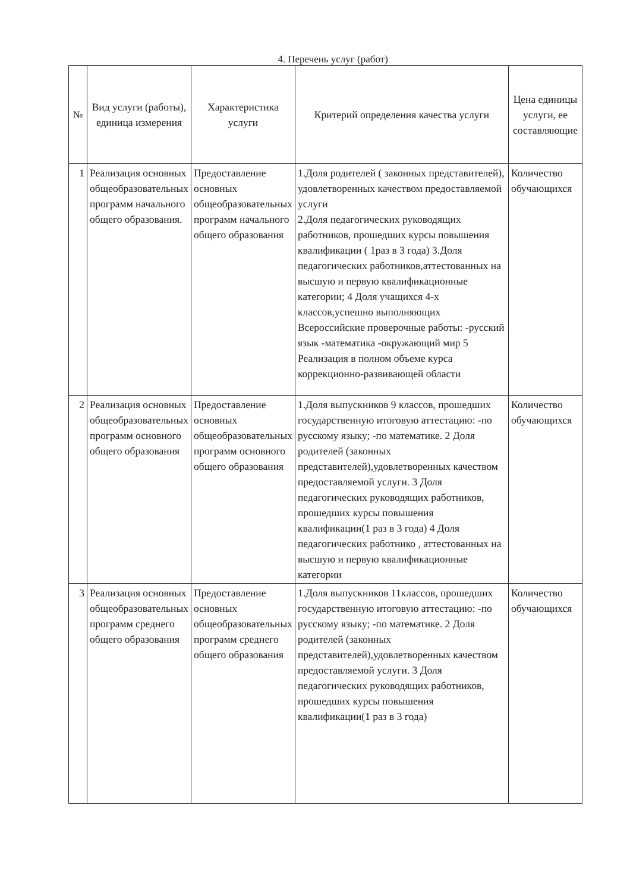4. Перечень услуг (работ)
| № | Вид услуги (работы), единица измерения | Характеристика услуги | Критерий определения качества услуги | Цена единицы услуги, ее составляющие |
| --- | --- | --- | --- | --- |
| 1 | Реализация основных общеобразовательных программ начального общего образования. | Предоставление основных общеобразовательных программ начального общего образования | 1.Доля родителей ( законных представителей), удовлетворенных качеством предоставляемой услуги 2.Доля педагогических руководящих работников, прошедших курсы повышения квалификации ( 1раз в 3 года) 3.Доля педагогических работников,аттестованных на высшую и первую квалификационные категории; 4 Доля учащихся 4-х классов,успешно выполняющих Всероссийские проверочные работы: -русский язык -математика -окружающий мир 5 Реализация в полном объеме курса коррекционно-развивающей области | Количество обучающихся |
| 2 | Реализация основных общеобразовательных программ основного общего образования | Предоставление основных общеобразовательных программ основного общего образования | 1.Доля выпускников 9 классов, прошедших государственную итоговую аттестацию: -по русскому языку; -по математике. 2 Доля родителей (законных представителей),удовлетворенных качеством предоставляемой услуги. 3 Доля педагогических руководящих работников, прошедших курсы повышения квалификации(1 раз в 3 года) 4 Доля педагогических работнико , аттестованных на высшую и первую квалификационные категории | Количество обучающихся |
| 3 | Реализация основных общеобразовательных программ среднего общего образования | Предоставление основных общеобразовательных программ среднего общего образования | 1.Доля выпускников 11классов, прошедших государственную итоговую аттестацию: -по русскому языку; -по математике. 2 Доля родителей (законных представителей),удовлетворенных качеством предоставляемой услуги. 3 Доля педагогических руководящих работников, прошедших курсы повышения квалификации(1 раз в 3 года) | Количество обучающихся |